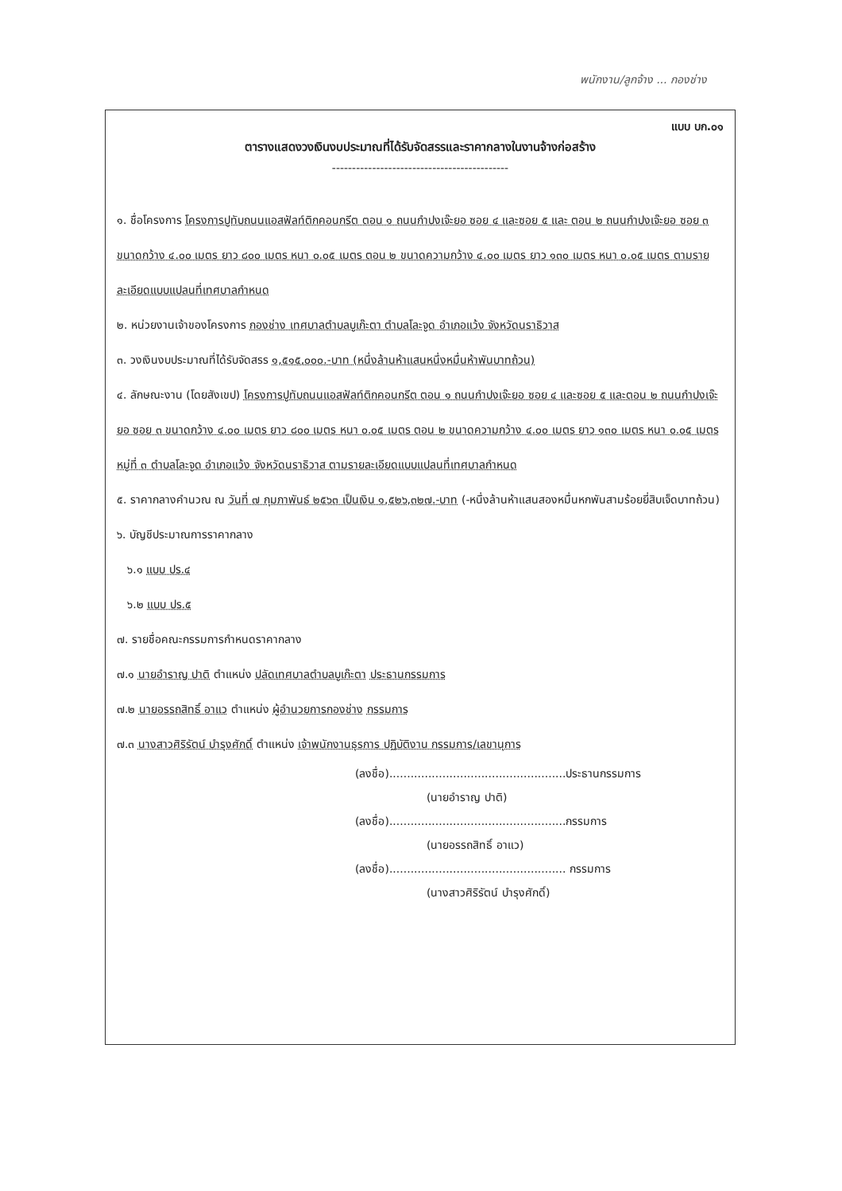พนักงาน/ลูกจ้าง ... กองช่าง
แบบ บก.๐๑
ตารางแสดงวงเงินงบประมาณที่ได้รับจัดสรรและราคากลางในงานจ้างก่อสร้าง
--------------------------------------------
๑. ชื่อโครงการ โครงการปูทับถนนแอสฟัลท์ติกคอนกรีต ตอน ๑ ถนนกำปงเจ๊ะยอ ซอย ๔ และซอย ๕ และ ตอน ๒ ถนนกำปงเจ๊ะยอ ซอย ๓ ขนาดกว้าง ๔.๐๐ เมตร ยาว ๘๐๐ เมตร หนา ๐.๐๕ เมตร ตอน ๒ ขนาดความกว้าง ๔.๐๐ เมตร ยาว ๑๓๐ เมตร หนา ๐.๐๕ เมตร ตามรายละเอียดแบบแปลนที่เทศบาลกำหนด
๒. หน่วยงานเจ้าของโครงการ กองช่าง เทศบาลตำบลบูเก๊ะตา ตำบลโละจูด อำเภอแว้ง จังหวัดนราธิวาส
๓. วงเงินงบประมาณที่ได้รับจัดสรร ๑,๕๑๕,๐๐๐.-บาท (หนึ่งล้านห้าแสนหนึ่งหมื่นห้าพันบาทถ้วน)
๔. ลักษณะงาน (โดยสังเขป) โครงการปูทับถนนแอสฟัลท์ติกคอนกรีต ตอน ๑ ถนนกำปงเจ๊ะยอ ซอย ๔ และซอย ๕ และตอน ๒ ถนนกำปงเจ๊ะยอ ซอย ๓ ขนาดกว้าง ๔.๐๐ เมตร ยาว ๘๐๐ เมตร หนา ๐.๐๕ เมตร ตอน ๒ ขนาดความกว้าง ๔.๐๐ เมตร ยาว ๑๓๐ เมตร หนา ๐.๐๕ เมตร หมู่ที่ ๓ ตำบลโละจูด อำเภอแว้ง จังหวัดนราธิวาส ตามรายละเอียดแบบแปลนที่เทศบาลกำหนด
๕. ราคากลางคำนวณ ณ วันที่ ๗ กุมภาพันธ์ ๒๕๖๓ เป็นเงิน ๑,๕๒๖,๓๒๗.-บาท (-หนึ่งล้านห้าแสนสองหมื่นหกพันสามร้อยยี่สิบเจ็ดบาทถ้วน)
๖. บัญชีประมาณการราคากลาง
๖.๑ แบบ ปร.๔
๖.๒ แบบ ปร.๕
๗. รายชื่อคณะกรรมการกำหนดราคากลาง
๗.๑ นายอำราญ ปาติ ตำแหน่ง ปลัดเทศบาลตำบลบูเก๊ะตา ประธานกรรมการ
๗.๒ นายอรรถสิทธิ์ อาแว ตำแหน่ง ผู้อำนวยการกองช่าง กรรมการ
๗.๓ นางสาวศิริรัตน์ บำรุงศักดิ์ ตำแหน่ง เจ้าพนักงานธุรการ ปฏิบัติงาน กรรมการ/เลขานุการ
(ลงชื่อ)..................................................ประธานกรรมการ
(นายอำราญ ปาติ)
(ลงชื่อ)..................................................กรรมการ
(นายอรรถสิทธิ์ อาแว)
(ลงชื่อ).................................................. กรรมการ
(นางสาวศิริรัตน์ บำรุงศักดิ์)